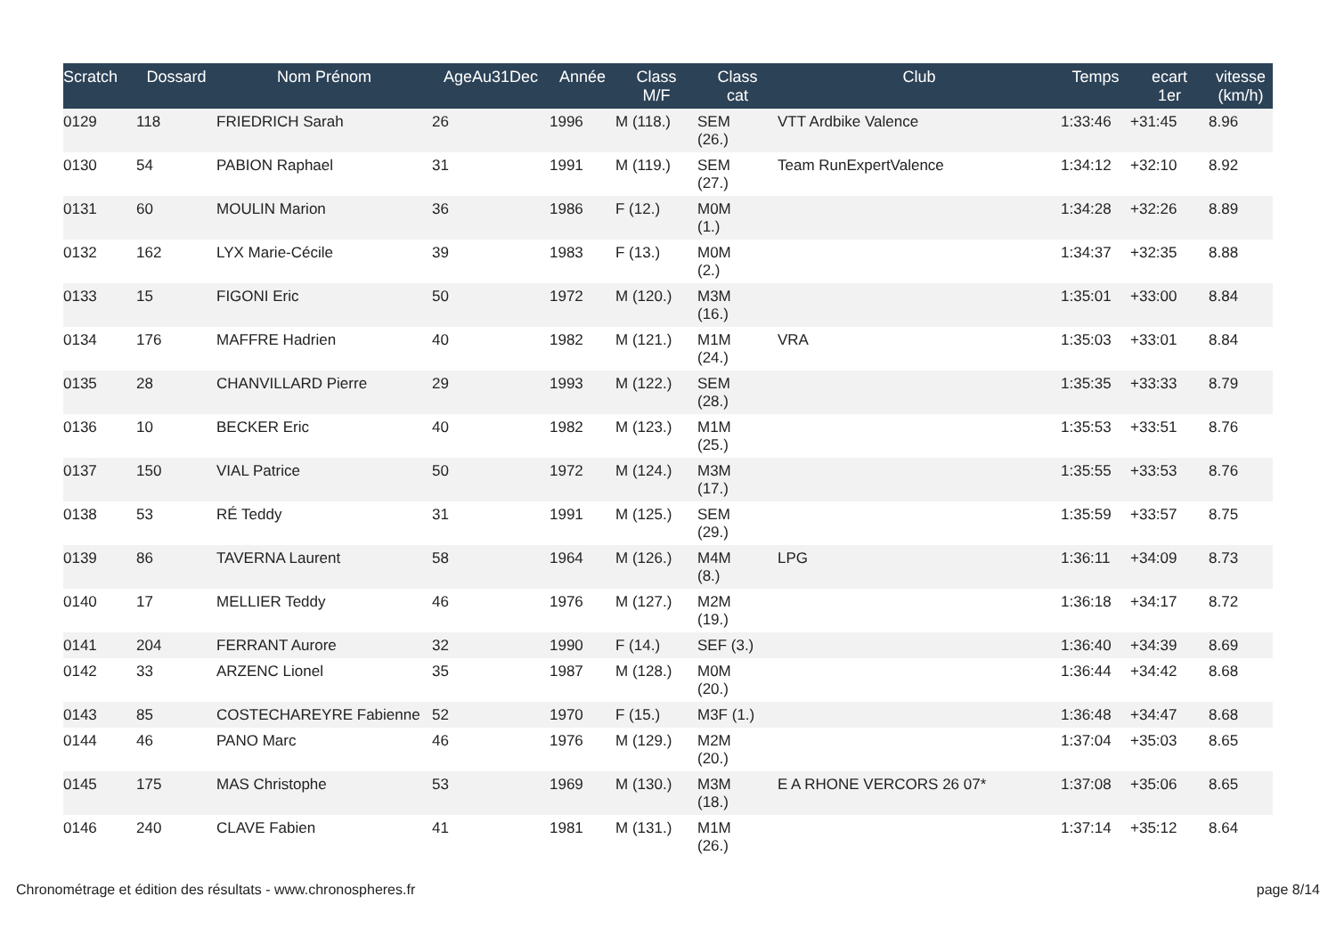| Scratch | Dossard | Nom Prénom | AgeAu31Dec | Année | Class M/F | Class cat | Club | Temps | ecart 1er | vitesse (km/h) |
| --- | --- | --- | --- | --- | --- | --- | --- | --- | --- | --- |
| 0129 | 118 | FRIEDRICH Sarah | 26 | 1996 | M (118.) | SEM (26.) | VTT Ardbike Valence | 1:33:46 | +31:45 | 8.96 |
| 0130 | 54 | PABION Raphael | 31 | 1991 | M (119.) | SEM (27.) | Team RunExpertValence | 1:34:12 | +32:10 | 8.92 |
| 0131 | 60 | MOULIN Marion | 36 | 1986 | F (12.) | M0M (1.) | | 1:34:28 | +32:26 | 8.89 |
| 0132 | 162 | LYX Marie-Cécile | 39 | 1983 | F (13.) | M0M (2.) | | 1:34:37 | +32:35 | 8.88 |
| 0133 | 15 | FIGONI Eric | 50 | 1972 | M (120.) | M3M (16.) | | 1:35:01 | +33:00 | 8.84 |
| 0134 | 176 | MAFFRE Hadrien | 40 | 1982 | M (121.) | M1M (24.) | VRA | 1:35:03 | +33:01 | 8.84 |
| 0135 | 28 | CHANVILLARD Pierre | 29 | 1993 | M (122.) | SEM (28.) | | 1:35:35 | +33:33 | 8.79 |
| 0136 | 10 | BECKER Eric | 40 | 1982 | M (123.) | M1M (25.) | | 1:35:53 | +33:51 | 8.76 |
| 0137 | 150 | VIAL Patrice | 50 | 1972 | M (124.) | M3M (17.) | | 1:35:55 | +33:53 | 8.76 |
| 0138 | 53 | RÉ Teddy | 31 | 1991 | M (125.) | SEM (29.) | | 1:35:59 | +33:57 | 8.75 |
| 0139 | 86 | TAVERNA Laurent | 58 | 1964 | M (126.) | M4M (8.) | LPG | 1:36:11 | +34:09 | 8.73 |
| 0140 | 17 | MELLIER Teddy | 46 | 1976 | M (127.) | M2M (19.) | | 1:36:18 | +34:17 | 8.72 |
| 0141 | 204 | FERRANT Aurore | 32 | 1990 | F (14.) | SEF (3.) | | 1:36:40 | +34:39 | 8.69 |
| 0142 | 33 | ARZENC Lionel | 35 | 1987 | M (128.) | M0M (20.) | | 1:36:44 | +34:42 | 8.68 |
| 0143 | 85 | COSTECHAREYRE Fabienne | 52 | 1970 | F (15.) | M3F (1.) | | 1:36:48 | +34:47 | 8.68 |
| 0144 | 46 | PANO Marc | 46 | 1976 | M (129.) | M2M (20.) | | 1:37:04 | +35:03 | 8.65 |
| 0145 | 175 | MAS Christophe | 53 | 1969 | M (130.) | M3M (18.) | E A RHONE VERCORS 26 07* | 1:37:08 | +35:06 | 8.65 |
| 0146 | 240 | CLAVE Fabien | 41 | 1981 | M (131.) | M1M (26.) | | 1:37:14 | +35:12 | 8.64 |
Chronométrage et édition des résultats - www.chronospheres.fr
page 8/14